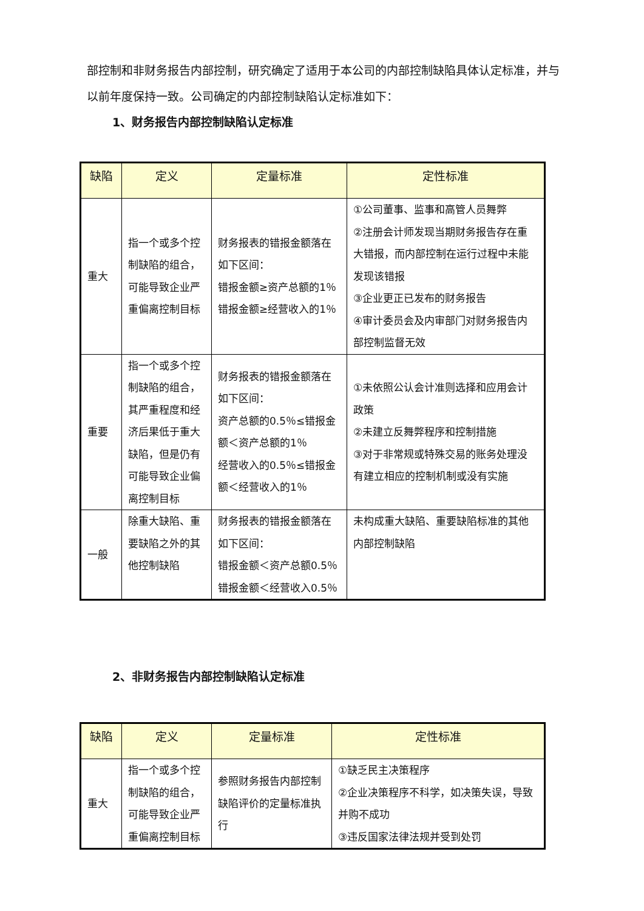部控制和非财务报告内部控制，研究确定了适用于本公司的内部控制缺陷具体认定标准，并与以前年度保持一致。公司确定的内部控制缺陷认定标准如下：
1、财务报告内部控制缺陷认定标准
| 缺陷 | 定义 | 定量标准 | 定性标准 |
| --- | --- | --- | --- |
| 重大 | 指一个或多个控制缺陷的组合，可能导致企业严重偏离控制目标 | 财务报表的错报金额落在如下区间： 错报金额≥资产总额的1％ 错报金额≥经营收入的1％ | ①公司董事、监事和高管人员舞弊 ②注册会计师发现当期财务报告存在重大错报，而内部控制在运行过程中未能发现该错报 ③企业更正已发布的财务报告 ④审计委员会及内审部门对财务报告内部控制监督无效 |
| 重要 | 指一个或多个控制缺陷的组合，其严重程度和经济后果低于重大缺陷，但是仍有可能导致企业偏离控制目标 | 财务报表的错报金额落在如下区间： 资产总额的0.5％≤错报金额＜资产总额的1％ 经营收入的0.5％≤错报金额＜经营收入的1％ | ①未依照公认会计准则选择和应用会计政策 ②未建立反舞弊程序和控制措施 ③对于非常规或特殊交易的账务处理没有建立相应的控制机制或没有实施 |
| 一般 | 除重大缺陷、重要缺陷之外的其他控制缺陷 | 财务报表的错报金额落在如下区间： 错报金额＜资产总额0.5％ 错报金额＜经营收入0.5％ | 未构成重大缺陷、重要缺陷标准的其他内部控制缺陷 |
2、非财务报告内部控制缺陷认定标准
| 缺陷 | 定义 | 定量标准 | 定性标准 |
| --- | --- | --- | --- |
| 重大 | 指一个或多个控制缺陷的组合，可能导致企业严重偏离控制目标 | 参照财务报告内部控制缺陷评价的定量标准执行 | ①缺乏民主决策程序 ②企业决策程序不科学，如决策失误，导致并购不成功 ③违反国家法律法规并受到处罚 |